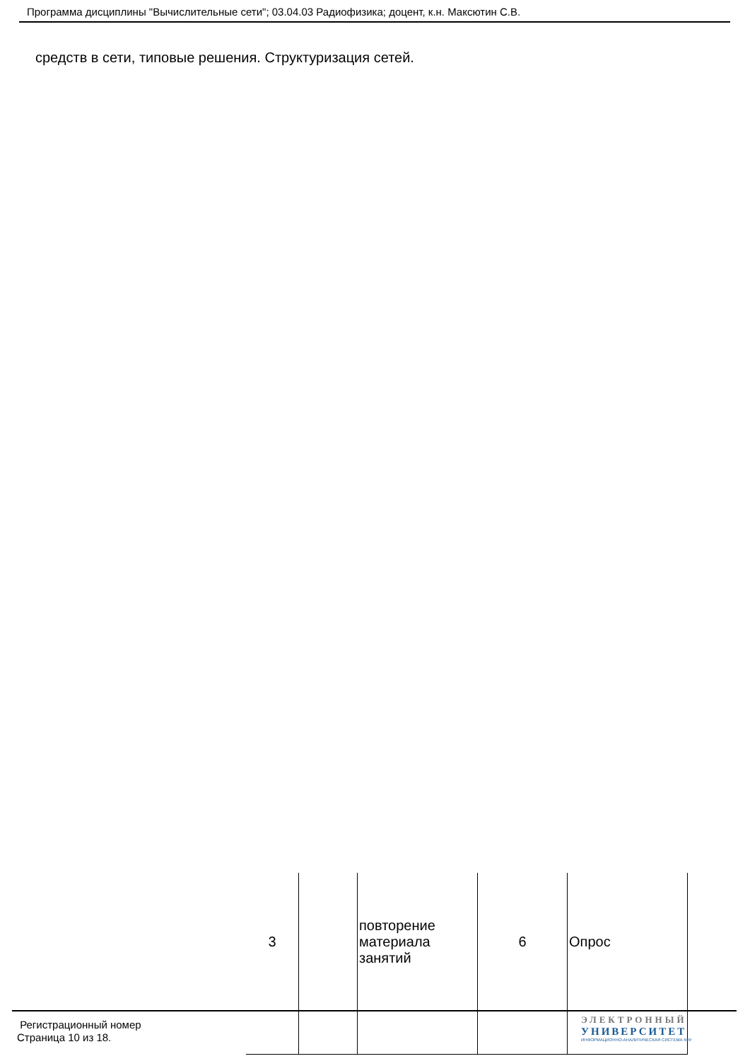Программа дисциплины "Вычислительные сети"; 03.04.03 Радиофизика; доцент, к.н. Максютин С.В.
средств в сети, типовые решения. Структуризация сетей.
| 3 | | повторение материала занятий | 6 | Опрос |
Регистрационный номер
Страница 10 из 18.
ЭЛЕКТРОННЫЙ
УНИВЕРСИТЕТ
ИНФОРМАЦИОННО-АНАЛИТИЧЕСКАЯ СИСТЕМА КФУ